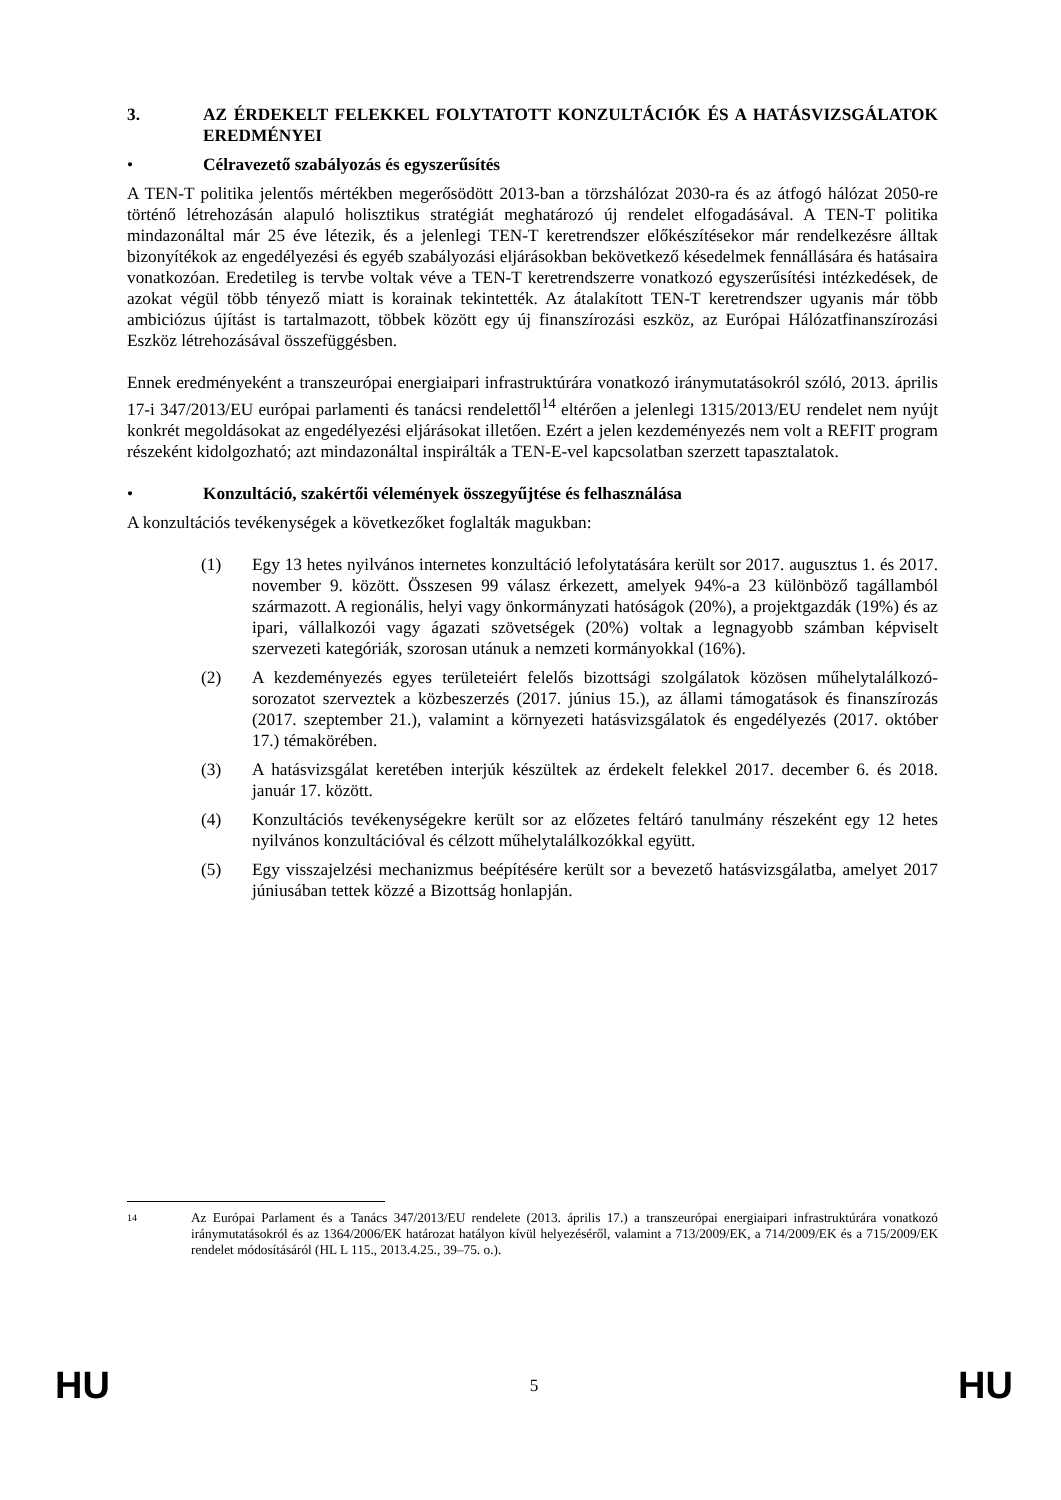3. AZ ÉRDEKELT FELEKKEL FOLYTATOTT KONZULTÁCIÓK ÉS A HATÁSVIZSGÁLATOK EREDMÉNYEI
• Célravezető szabályozás és egyszerűsítés
A TEN-T politika jelentős mértékben megerősödött 2013-ban a törzshálózat 2030-ra és az átfogó hálózat 2050-re történő létrehozásán alapuló holisztikus stratégiát meghatározó új rendelet elfogadásával. A TEN-T politika mindazonáltal már 25 éve létezik, és a jelenlegi TEN-T keretrendszer előkészítésekor már rendelkezésre álltak bizonyítékok az engedélyezési és egyéb szabályozási eljárásokban bekövetkező késedelmek fennállására és hatásaira vonatkozóan. Eredetileg is tervbe voltak véve a TEN-T keretrendszerre vonatkozó egyszerűsítési intézkedések, de azokat végül több tényező miatt is korainak tekintették. Az átalakított TEN-T keretrendszer ugyanis már több ambiciózus újítást is tartalmazott, többek között egy új finanszírozási eszköz, az Európai Hálózatfinanszírozási Eszköz létrehozásával összefüggésben.
Ennek eredményeként a transzeurópai energiaipari infrastruktúrára vonatkozó iránymutatásokról szóló, 2013. április 17-i 347/2013/EU európai parlamenti és tanácsi rendelettől<sup>14</sup> eltérően a jelenlegi 1315/2013/EU rendelet nem nyújt konkrét megoldásokat az engedélyezési eljárásokat illetően. Ezért a jelen kezdeményezés nem volt a REFIT program részeként kidolgozható; azt mindazonáltal inspirálták a TEN-E-vel kapcsolatban szerzett tapasztalatok.
• Konzultáció, szakértői vélemények összegyűjtése és felhasználása
A konzultációs tevékenységek a következőket foglalták magukban:
(1) Egy 13 hetes nyilvános internetes konzultáció lefolytatására került sor 2017. augusztus 1. és 2017. november 9. között. Összesen 99 válasz érkezett, amelyek 94%-a 23 különböző tagállamból származott. A regionális, helyi vagy önkormányzati hatóságok (20%), a projektgazdák (19%) és az ipari, vállalkozói vagy ágazati szövetségek (20%) voltak a legnagyobb számban képviselt szervezeti kategóriák, szorosan utánuk a nemzeti kormányokkal (16%).
(2) A kezdeményezés egyes területeiért felelős bizottsági szolgálatok közösen műhelytalálkozó-sorozatot szerveztek a közbeszerzés (2017. június 15.), az állami támogatások és finanszírozás (2017. szeptember 21.), valamint a környezeti hatásvizsgálatok és engedélyezés (2017. október 17.) témakörében.
(3) A hatásvizsgálat keretében interjúk készültek az érdekelt felekkel 2017. december 6. és 2018. január 17. között.
(4) Konzultációs tevékenységekre került sor az előzetes feltáró tanulmány részeként egy 12 hetes nyilvános konzultációval és célzott műhelytalálkozókkal együtt.
(5) Egy visszajelzési mechanizmus beépítésére került sor a bevezető hatásvizsgálatba, amelyet 2017 júniusában tettek közzé a Bizottság honlapján.
14 Az Európai Parlament és a Tanács 347/2013/EU rendelete (2013. április 17.) a transzeurópai energiaipari infrastruktúrára vonatkozó iránymutatásokról és az 1364/2006/EK határozat hatályon kívül helyezéséről, valamint a 713/2009/EK, a 714/2009/EK és a 715/2009/EK rendelet módosításáról (HL L 115., 2013.4.25., 39–75. o.).
HU 5 HU